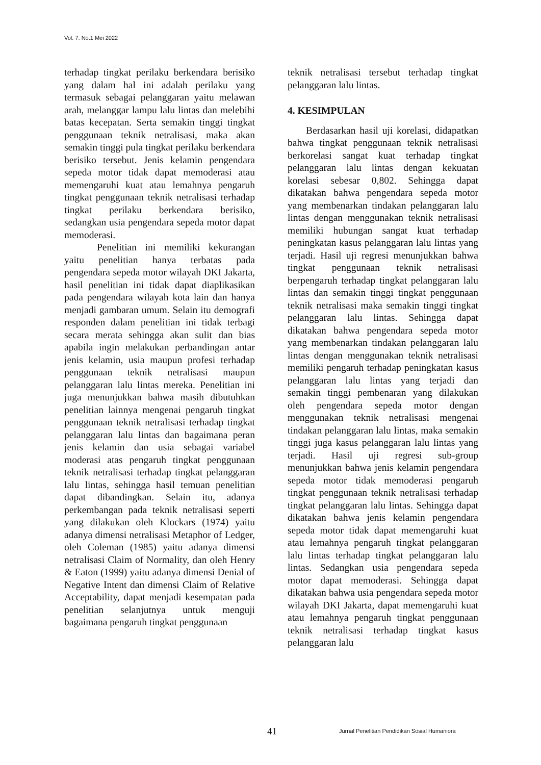Vol. 7. No.1 Mei 2022
terhadap tingkat perilaku berkendara berisiko yang dalam hal ini adalah perilaku yang termasuk sebagai pelanggaran yaitu melawan arah, melanggar lampu lalu lintas dan melebihi batas kecepatan. Serta semakin tinggi tingkat penggunaan teknik netralisasi, maka akan semakin tinggi pula tingkat perilaku berkendara berisiko tersebut. Jenis kelamin pengendara sepeda motor tidak dapat memoderasi atau memengaruhi kuat atau lemahnya pengaruh tingkat penggunaan teknik netralisasi terhadap tingkat perilaku berkendara berisiko, sedangkan usia pengendara sepeda motor dapat memoderasi.
Penelitian ini memiliki kekurangan yaitu penelitian hanya terbatas pada pengendara sepeda motor wilayah DKI Jakarta, hasil penelitian ini tidak dapat diaplikasikan pada pengendara wilayah kota lain dan hanya menjadi gambaran umum. Selain itu demografi responden dalam penelitian ini tidak terbagi secara merata sehingga akan sulit dan bias apabila ingin melakukan perbandingan antar jenis kelamin, usia maupun profesi terhadap penggunaan teknik netralisasi maupun pelanggaran lalu lintas mereka. Penelitian ini juga menunjukkan bahwa masih dibutuhkan penelitian lainnya mengenai pengaruh tingkat penggunaan teknik netralisasi terhadap tingkat pelanggaran lalu lintas dan bagaimana peran jenis kelamin dan usia sebagai variabel moderasi atas pengaruh tingkat penggunaan teknik netralisasi terhadap tingkat pelanggaran lalu lintas, sehingga hasil temuan penelitian dapat dibandingkan. Selain itu, adanya perkembangan pada teknik netralisasi seperti yang dilakukan oleh Klockars (1974) yaitu adanya dimensi netralisasi Metaphor of Ledger, oleh Coleman (1985) yaitu adanya dimensi netralisasi Claim of Normality, dan oleh Henry & Eaton (1999) yaitu adanya dimensi Denial of Negative Intent dan dimensi Claim of Relative Acceptability, dapat menjadi kesempatan pada penelitian selanjutnya untuk menguji bagaimana pengaruh tingkat penggunaan
teknik netralisasi tersebut terhadap tingkat pelanggaran lalu lintas.
4. KESIMPULAN
Berdasarkan hasil uji korelasi, didapatkan bahwa tingkat penggunaan teknik netralisasi berkorelasi sangat kuat terhadap tingkat pelanggaran lalu lintas dengan kekuatan korelasi sebesar 0,802. Sehingga dapat dikatakan bahwa pengendara sepeda motor yang membenarkan tindakan pelanggaran lalu lintas dengan menggunakan teknik netralisasi memiliki hubungan sangat kuat terhadap peningkatan kasus pelanggaran lalu lintas yang terjadi. Hasil uji regresi menunjukkan bahwa tingkat penggunaan teknik netralisasi berpengaruh terhadap tingkat pelanggaran lalu lintas dan semakin tinggi tingkat penggunaan teknik netralisasi maka semakin tinggi tingkat pelanggaran lalu lintas. Sehingga dapat dikatakan bahwa pengendara sepeda motor yang membenarkan tindakan pelanggaran lalu lintas dengan menggunakan teknik netralisasi memiliki pengaruh terhadap peningkatan kasus pelanggaran lalu lintas yang terjadi dan semakin tinggi pembenaran yang dilakukan oleh pengendara sepeda motor dengan menggunakan teknik netralisasi mengenai tindakan pelanggaran lalu lintas, maka semakin tinggi juga kasus pelanggaran lalu lintas yang terjadi. Hasil uji regresi sub-group menunjukkan bahwa jenis kelamin pengendara sepeda motor tidak memoderasi pengaruh tingkat penggunaan teknik netralisasi terhadap tingkat pelanggaran lalu lintas. Sehingga dapat dikatakan bahwa jenis kelamin pengendara sepeda motor tidak dapat memengaruhi kuat atau lemahnya pengaruh tingkat pelanggaran lalu lintas terhadap tingkat pelanggaran lalu lintas. Sedangkan usia pengendara sepeda motor dapat memoderasi. Sehingga dapat dikatakan bahwa usia pengendara sepeda motor wilayah DKI Jakarta, dapat memengaruhi kuat atau lemahnya pengaruh tingkat penggunaan teknik netralisasi terhadap tingkat kasus pelanggaran lalu
41 Jurnal Penelitian Pendidikan Sosial Humaniora